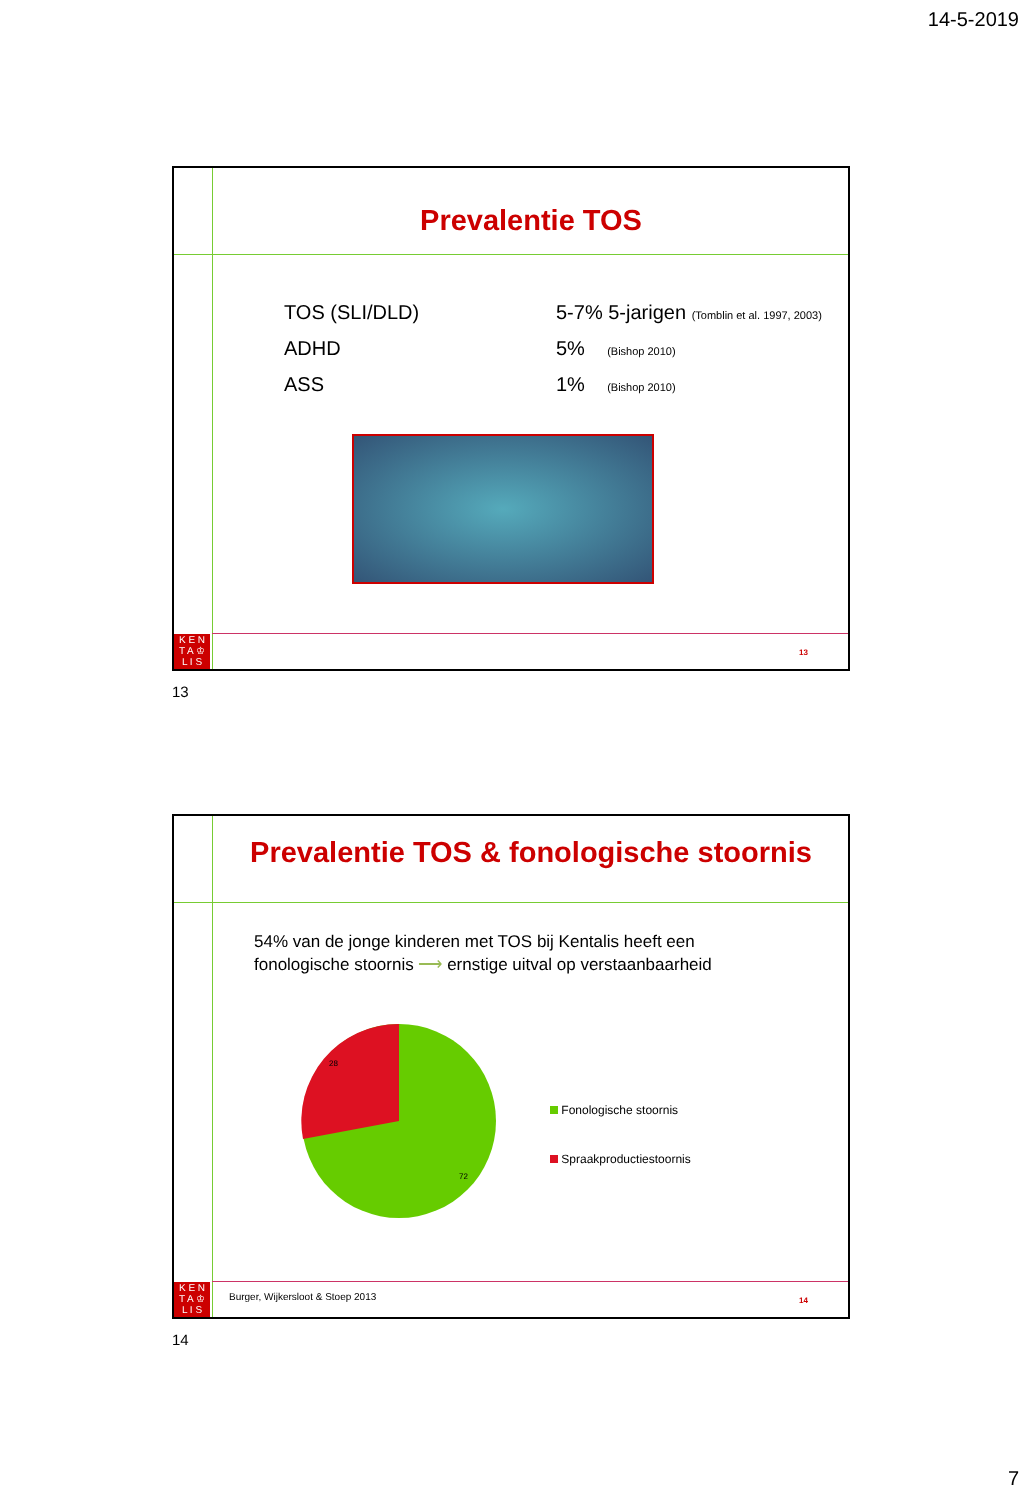14-5-2019
Prevalentie TOS
TOS (SLI/DLD) 5-7% 5-jarigen (Tomblin et al. 1997, 2003)
ADHD 5% (Bishop 2010)
ASS 1% (Bishop 2010)
K E N
T A ♔
L I S
13
13
Prevalentie TOS & fonologische stoornis
54% van de jonge kinderen met TOS bij Kentalis heeft een
fonologische stoornis ⟶ ernstige uitval op verstaanbaarheid
28
72
Fonologische stoornis
Spraakproductiestoornis
Burger, Wijkersloot & Stoep 2013
K E N
T A ♔
L I S
14
14
7